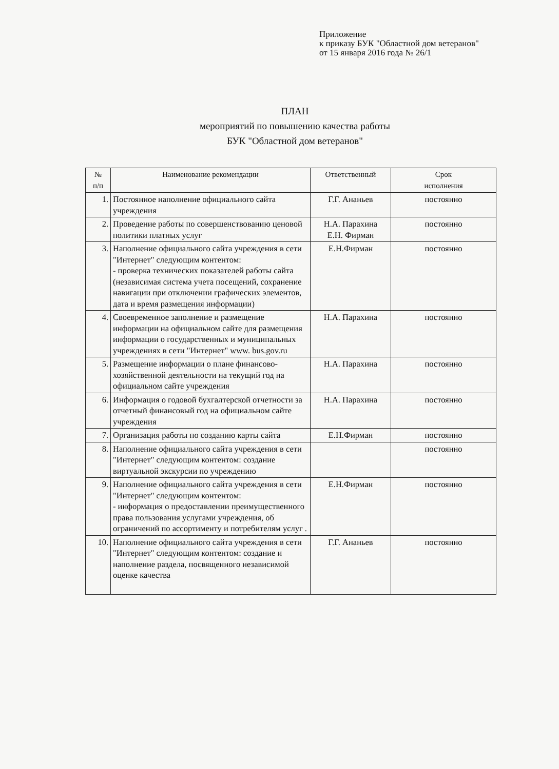Приложение
к приказу БУК "Областной дом ветеранов"
от 15 января 2016 года № 26/1
ПЛАН
мероприятий по повышению качества работы
БУК "Областной дом ветеранов"
| № п/п | Наименование рекомендации | Ответственный | Срок исполнения |
| --- | --- | --- | --- |
| 1. | Постоянное наполнение официального сайта учреждения | Г.Г. Ананьев | постоянно |
| 2. | Проведение работы по совершенствованию ценовой политики платных услуг | Н.А. Парахина Е.Н. Фирман | постоянно |
| 3. | Наполнение официального сайта учреждения в сети "Интернет" следующим контентом: - проверка технических показателей работы сайта (независимая система учета посещений, сохранение навигации при отключении графических элементов, дата и время размещения информации) | Е.Н.Фирман | постоянно |
| 4. | Своевременное заполнение и размещение информации на официальном сайте для размещения информации о государственных и муниципальных учреждениях в сети "Интернет" www. bus.gov.ru | Н.А. Парахина | постоянно |
| 5. | Размещение информации о плане финансово-хозяйственной деятельности на текущий год на официальном сайте учреждения | Н.А. Парахина | постоянно |
| 6. | Информация о годовой бухгалтерской отчетности за отчетный финансовый год на официальном сайте учреждения | Н.А. Парахина | постоянно |
| 7. | Организация работы по созданию карты сайта | Е.Н.Фирман | постоянно |
| 8. | Наполнение официального сайта учреждения в сети "Интернет" следующим контентом: создание виртуальной экскурсии по учреждению | | постоянно |
| 9. | Наполнение официального сайта учреждения в сети "Интернет" следующим контентом: - информация о предоставлении преимущественного права пользования услугами учреждения, об ограничений по ассортименту и потребителям услуг . | Е.Н.Фирман | постоянно |
| 10. | Наполнение официального сайта учреждения в сети "Интернет" следующим контентом: создание и наполнение раздела, посвященного независимой оценке качества | Г.Г. Ананьев | постоянно |